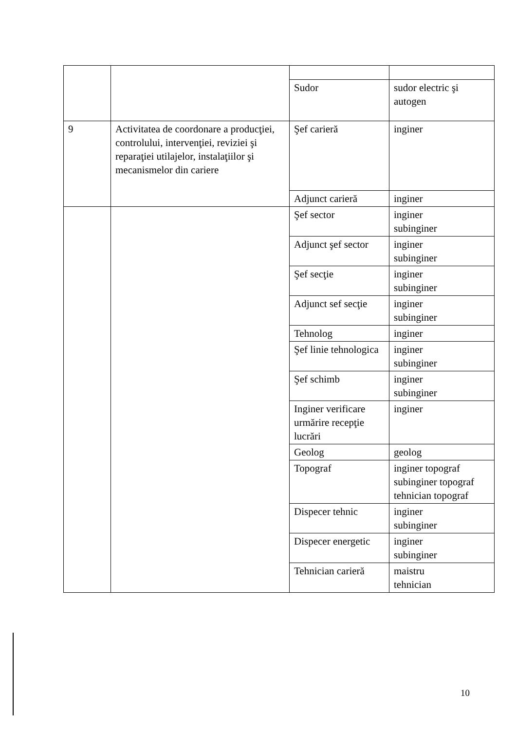| | | Sudor | sudor electric şi autogen |
| 9 | Activitatea de coordonare a producţiei, controlului, intervenţiei, reviziei şi reparaţiei utilajelor, instalaţiilor şi mecanismelor din cariere | Şef carieră | inginer |
| | | Adjunct carieră | inginer |
| | | Şef sector | inginer subinginer |
| | | Adjunct şef sector | inginer subinginer |
| | | Şef secţie | inginer subinginer |
| | | Adjunct sef secţie | inginer subinginer |
| | | Tehnolog | inginer |
| | | Şef linie tehnologica | inginer subinginer |
| | | Şef schimb | inginer subinginer |
| | | Inginer verificare urmărire recepţie lucrări | inginer |
| | | Geolog | geolog |
| | | Topograf | inginer topograf subinginer topograf tehnician topograf |
| | | Dispecer tehnic | inginer subinginer |
| | | Dispecer energetic | inginer subinginer |
| | | Tehnician carieră | maistru tehnician |
10